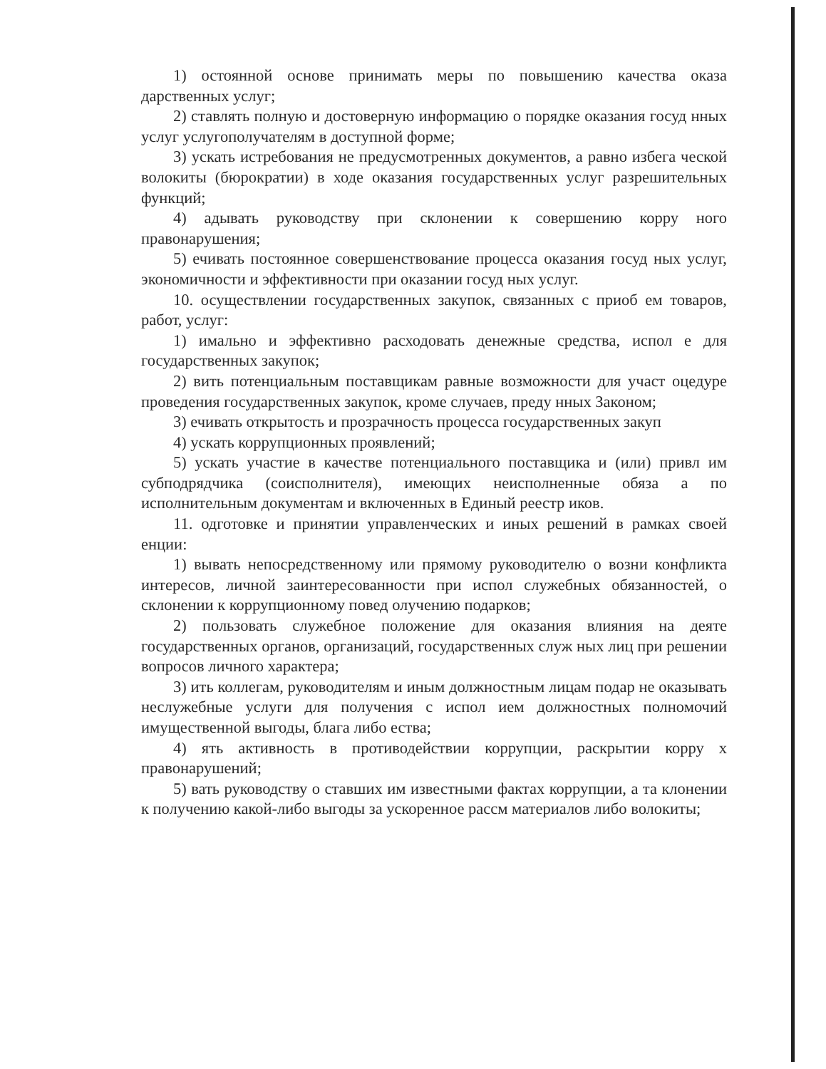1) остоянной основе принимать меры по повышению качества оказа дарственных услуг;
2) ставлять полную и достоверную информацию о порядке оказания госуд нных услуг услугополучателям в доступной форме;
3) ускать истребования не предусмотренных документов, а равно избега ческой волокиты (бюрократии) в ходе оказания государственных услуг разрешительных функций;
4) адывать руководству при склонении к совершению корру ного правонарушения;
5) ечивать постоянное совершенствование процесса оказания госуд ных услуг, экономичности и эффективности при оказании госуд ных услуг.
10. осуществлении государственных закупок, связанных с приоб ем товаров, работ, услуг:
1) имально и эффективно расходовать денежные средства, испол е для государственных закупок;
2) вить потенциальным поставщикам равные возможности для участ оцедуре проведения государственных закупок, кроме случаев, преду нных Законом;
3) ечивать открытость и прозрачность процесса государственных закуп
4) ускать коррупционных проявлений;
5) ускать участие в качестве потенциального поставщика и (или) привл им субподрядчика (соисполнителя), имеющих неисполненные обяза а по исполнительным документам и включенных в Единый реестр иков.
11. одготовке и принятии управленческих и иных решений в рамках своей енции:
1) вывать непосредственному или прямому руководителю о возни конфликта интересов, личной заинтересованности при испол служебных обязанностей, о склонении к коррупционному повед олучению подарков;
2) пользовать служебное положение для оказания влияния на деяте государственных органов, организаций, государственных служ ных лиц при решении вопросов личного характера;
3) ить коллегам, руководителям и иным должностным лицам подар не оказывать неслужебные услуги для получения с испол ием должностных полномочий имущественной выгоды, блага либо ества;
4) ять активность в противодействии коррупции, раскрытии корру х правонарушений;
5) вать руководству о ставших им известными фактах коррупции, а та клонении к получению какой-либо выгоды за ускоренное рассм материалов либо волокиты;